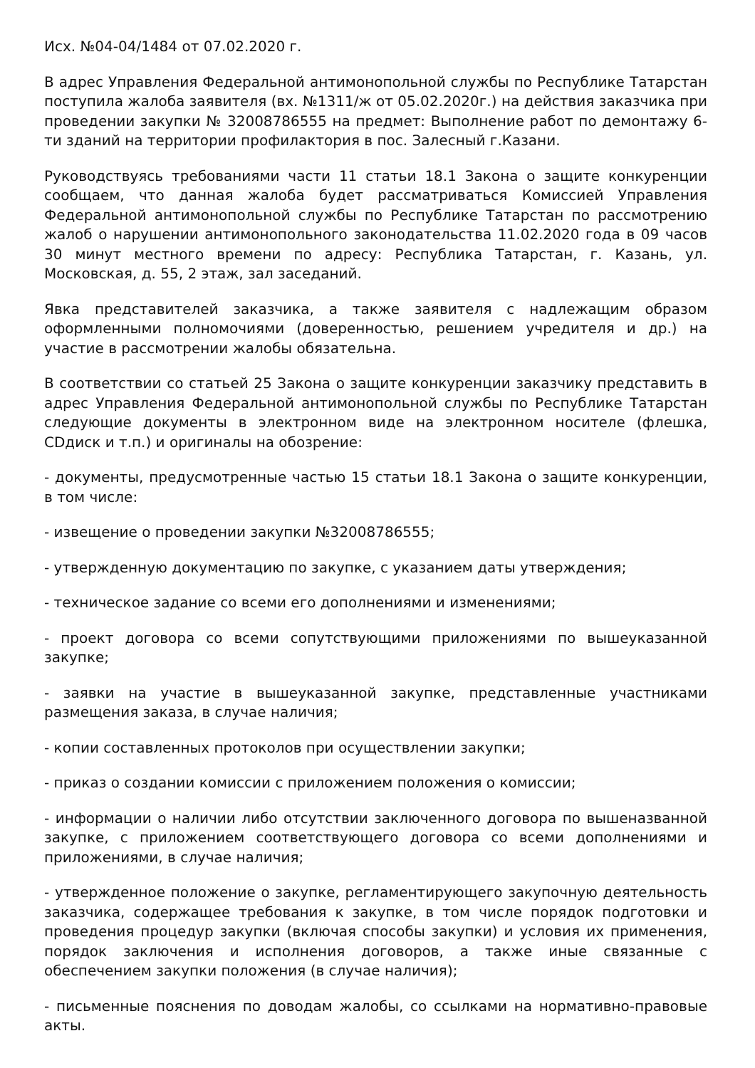Исх. №04-04/1484 от 07.02.2020 г.
В адрес Управления Федеральной антимонопольной службы по Республике Татарстан поступила жалоба заявителя (вх. №1311/ж от 05.02.2020г.) на действия заказчика при проведении закупки № 32008786555 на предмет: Выполнение работ по демонтажу 6-ти зданий на территории профилактория в пос. Залесный г.Казани.
Руководствуясь требованиями части 11 статьи 18.1 Закона о защите конкуренции сообщаем, что данная жалоба будет рассматриваться Комиссией Управления Федеральной антимонопольной службы по Республике Татарстан по рассмотрению жалоб о нарушении антимонопольного законодательства 11.02.2020 года в 09 часов 30 минут местного времени по адресу: Республика Татарстан, г. Казань, ул. Московская, д. 55, 2 этаж, зал заседаний.
Явка представителей заказчика, а также заявителя с надлежащим образом оформленными полномочиями (доверенностью, решением учредителя и др.) на участие в рассмотрении жалобы обязательна.
В соответствии со статьей 25 Закона о защите конкуренции заказчику представить в адрес Управления Федеральной антимонопольной службы по Республике Татарстан следующие документы в электронном виде на электронном носителе (флешка, CDдиск и т.п.) и оригиналы на обозрение:
- документы, предусмотренные частью 15 статьи 18.1 Закона о защите конкуренции, в том числе:
- извещение о проведении закупки №32008786555;
- утвержденную документацию по закупке, с указанием даты утверждения;
- техническое задание со всеми его дополнениями и изменениями;
- проект договора со всеми сопутствующими приложениями по вышеуказанной закупке;
- заявки на участие в вышеуказанной закупке, представленные участниками размещения заказа, в случае наличия;
- копии составленных протоколов при осуществлении закупки;
- приказ о создании комиссии с приложением положения о комиссии;
- информации о наличии либо отсутствии заключенного договора по вышеназванной закупке, с приложением соответствующего договора со всеми дополнениями и приложениями, в случае наличия;
- утвержденное положение о закупке, регламентирующего закупочную деятельность заказчика, содержащее требования к закупке, в том числе порядок подготовки и проведения процедур закупки (включая способы закупки) и условия их применения, порядок заключения и исполнения договоров, а также иные связанные с обеспечением закупки положения (в случае наличия);
- письменные пояснения по доводам жалобы, со ссылками на нормативно-правовые акты.